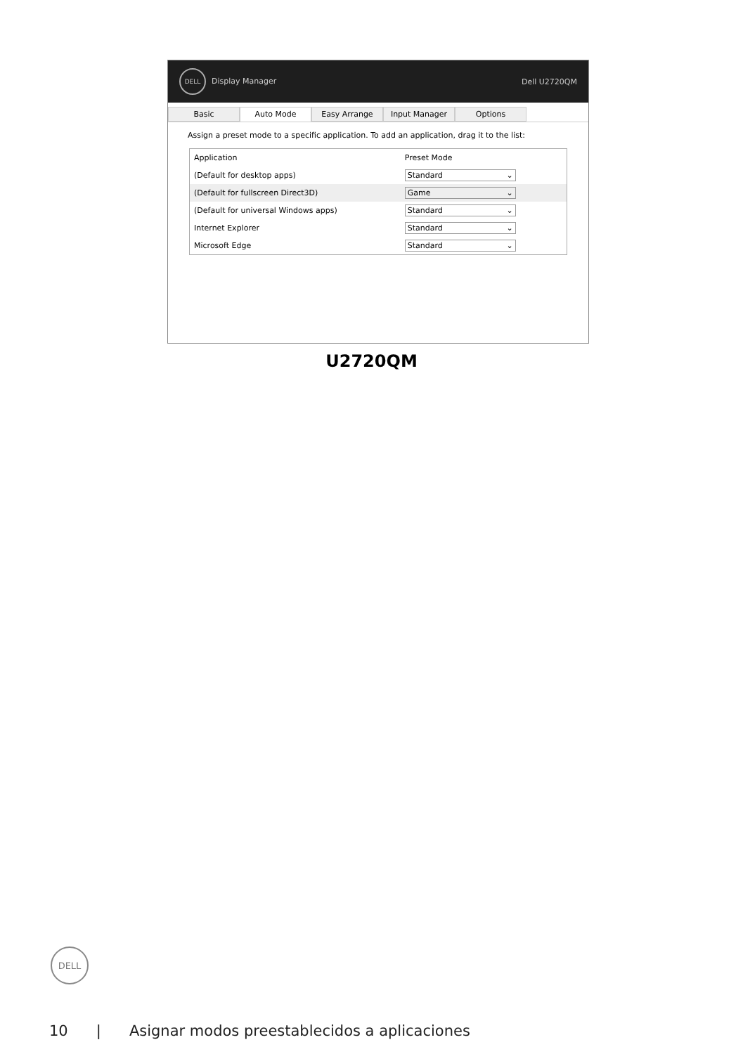DELL Display Manager Dell U2720QM
Basic Auto Mode Easy Arrange Input Manager Options
Assign a preset mode to a specific application. To add an application, drag it to the list:
| Application | Preset Mode |
| --- | --- |
| (Default for desktop apps) | Standard ⌄ |
| (Default for fullscreen Direct3D) | Game ⌄ |
| (Default for universal Windows apps) | Standard ⌄ |
| Internet Explorer | Standard ⌄ |
| Microsoft Edge | Standard ⌄ |
U2720QM
DELL
10 | Asignar modos preestablecidos a aplicaciones